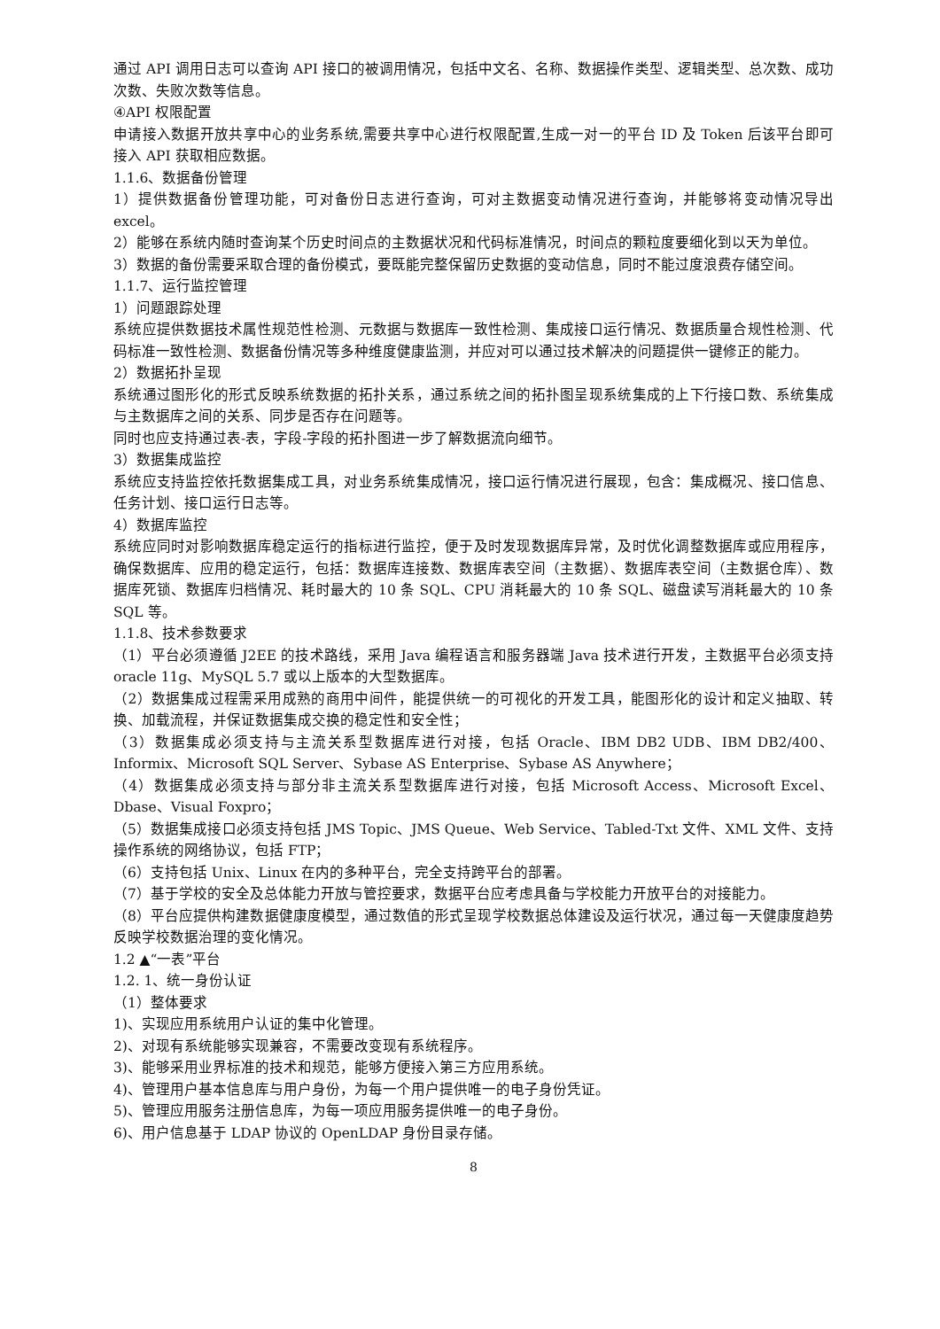通过 API 调用日志可以查询 API 接口的被调用情况，包括中文名、名称、数据操作类型、逻辑类型、总次数、成功次数、失败次数等信息。
④API 权限配置
申请接入数据开放共享中心的业务系统,需要共享中心进行权限配置,生成一对一的平台 ID 及 Token 后该平台即可接入 API 获取相应数据。
1.1.6、数据备份管理
1）提供数据备份管理功能，可对备份日志进行查询，可对主数据变动情况进行查询，并能够将变动情况导出 excel。
2）能够在系统内随时查询某个历史时间点的主数据状况和代码标准情况，时间点的颗粒度要细化到以天为单位。
3）数据的备份需要采取合理的备份模式，要既能完整保留历史数据的变动信息，同时不能过度浪费存储空间。
1.1.7、运行监控管理
1）问题跟踪处理
系统应提供数据技术属性规范性检测、元数据与数据库一致性检测、集成接口运行情况、数据质量合规性检测、代码标准一致性检测、数据备份情况等多种维度健康监测，并应对可以通过技术解决的问题提供一键修正的能力。
2）数据拓扑呈现
系统通过图形化的形式反映系统数据的拓扑关系，通过系统之间的拓扑图呈现系统集成的上下行接口数、系统集成与主数据库之间的关系、同步是否存在问题等。
同时也应支持通过表-表，字段-字段的拓扑图进一步了解数据流向细节。
3）数据集成监控
系统应支持监控依托数据集成工具，对业务系统集成情况，接口运行情况进行展现，包含：集成概况、接口信息、任务计划、接口运行日志等。
4）数据库监控
系统应同时对影响数据库稳定运行的指标进行监控，便于及时发现数据库异常，及时优化调整数据库或应用程序，确保数据库、应用的稳定运行，包括：数据库连接数、数据库表空间（主数据）、数据库表空间（主数据仓库）、数据库死锁、数据库归档情况、耗时最大的 10 条 SQL、CPU 消耗最大的 10 条 SQL、磁盘读写消耗最大的 10 条 SQL 等。
1.1.8、技术参数要求
（1）平台必须遵循 J2EE 的技术路线，采用 Java 编程语言和服务器端 Java 技术进行开发，主数据平台必须支持 oracle 11g、MySQL 5.7 或以上版本的大型数据库。
（2）数据集成过程需采用成熟的商用中间件，能提供统一的可视化的开发工具，能图形化的设计和定义抽取、转换、加载流程，并保证数据集成交换的稳定性和安全性；
（3）数据集成必须支持与主流关系型数据库进行对接，包括 Oracle、IBM DB2 UDB、IBM DB2/400、Informix、Microsoft SQL Server、Sybase AS Enterprise、Sybase AS Anywhere；
（4）数据集成必须支持与部分非主流关系型数据库进行对接，包括 Microsoft Access、Microsoft Excel、Dbase、Visual Foxpro；
（5）数据集成接口必须支持包括 JMS Topic、JMS Queue、Web Service、Tabled-Txt 文件、XML 文件、支持操作系统的网络协议，包括 FTP；
（6）支持包括 Unix、Linux 在内的多种平台，完全支持跨平台的部署。
（7）基于学校的安全及总体能力开放与管控要求，数据平台应考虑具备与学校能力开放平台的对接能力。
（8）平台应提供构建数据健康度模型，通过数值的形式呈现学校数据总体建设及运行状况，通过每一天健康度趋势反映学校数据治理的变化情况。
1.2 ▲“一表”平台
1.2. 1、统一身份认证
（1）整体要求
1)、实现应用系统用户认证的集中化管理。
2)、对现有系统能够实现兼容，不需要改变现有系统程序。
3)、能够采用业界标准的技术和规范，能够方便接入第三方应用系统。
4)、管理用户基本信息库与用户身份，为每一个用户提供唯一的电子身份凭证。
5)、管理应用服务注册信息库，为每一项应用服务提供唯一的电子身份。
6)、用户信息基于 LDAP 协议的 OpenLDAP 身份目录存储。
8